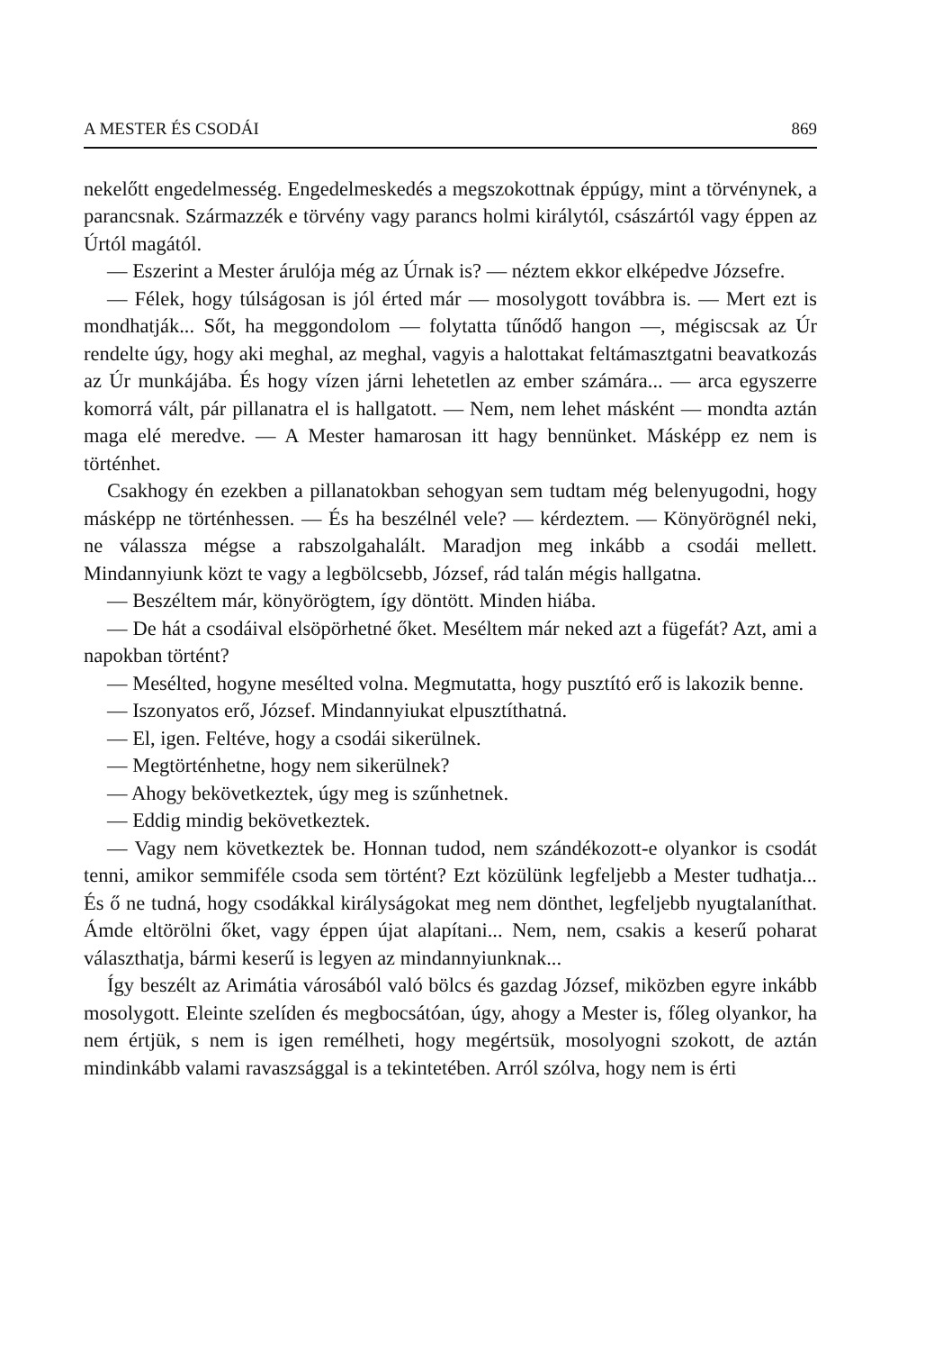A MESTER ÉS CSODÁI 869
nekelőtt engedelmesség. Engedelmeskedés a megszokottnak éppúgy, mint a törvénynek, a parancsnak. Származzék e törvény vagy parancs holmi királytól, császártól vagy éppen az Úrtól magától.
— Eszerint a Mester árulója még az Úrnak is? — néztem ekkor elképedve Józsefre.
— Félek, hogy túlságosan is jól érted már — mosolygott tovább­ra is. — Mert ezt is mondhatják... Sőt, ha meggondolom — foly­tatta tűnődő hangon —, mégiscsak az Úr rendelte úgy, hogy aki meghal, az meghal, vagyis a halottakat feltámasztgatni beavatkozás az Úr munkájába. És hogy vízen járni lehetetlen az ember szá­mára... — arca egyszerre komorrá vált, pár pillanatra el is hallga­tott. — Nem, nem lehet másként — mondta aztán maga elé me­redve. — A Mester hamarosan itt hagy bennünket. Másképp ez nem is történhet.
Csakhogy én ezekben a pillanatokban sehogyan sem tudtam még belenyugodni, hogy másképp ne történhessen. — És ha beszélnél vele? — kérdeztem. — Könyörögnél neki, ne válassza mégse a rab­szolgahalált. Maradjon meg inkább a csodái mellett. Mindannyiunk közt te vagy a legbölcsebb, József, rád talán mégis hallgatna.
— Beszéltem már, könyörögtem, így döntött. Minden hiába.
— De hát a csodáival elsöpörhetné őket. Meséltem már neked azt a fügefát? Azt, ami a napokban történt?
— Mesélted, hogyne mesélted volna. Megmutatta, hogy pusztító erő is lakozik benne.
— Iszonyatos erő, József. Mindannyiukat elpusztíthatná.
— El, igen. Feltéve, hogy a csodái sikerülnek.
— Megtörténhetne, hogy nem sikerülnek?
— Ahogy bekövetkeztek, úgy meg is szűnhetnek.
— Eddig mindig bekövetkeztek.
— Vagy nem következtek be. Honnan tudod, nem szándékozott-e olyankor is csodát tenni, amikor semmiféle csoda sem történt? Ezt közülünk legfeljebb a Mester tudhatja... És ő ne tudná, hogy csodákkal királyságokat meg nem dönthet, legfeljebb nyugtalanít­hat. Ámde eltörölni őket, vagy éppen újat alapítani... Nem, nem, csakis a keserű poharat választhatja, bármi keserű is legyen az mind­annyiunknak...
Így beszélt az Arimátia városából való bölcs és gazdag József, mi­közben egyre inkább mosolygott. Eleinte szelíden és megbocsátóan, úgy, ahogy a Mester is, főleg olyankor, ha nem értjük, s nem is igen remélheti, hogy megértsük, mosolyogni szokott, de aztán mindinkább valami ravaszsággal is a tekintetében. Arról szólva, hogy nem is érti